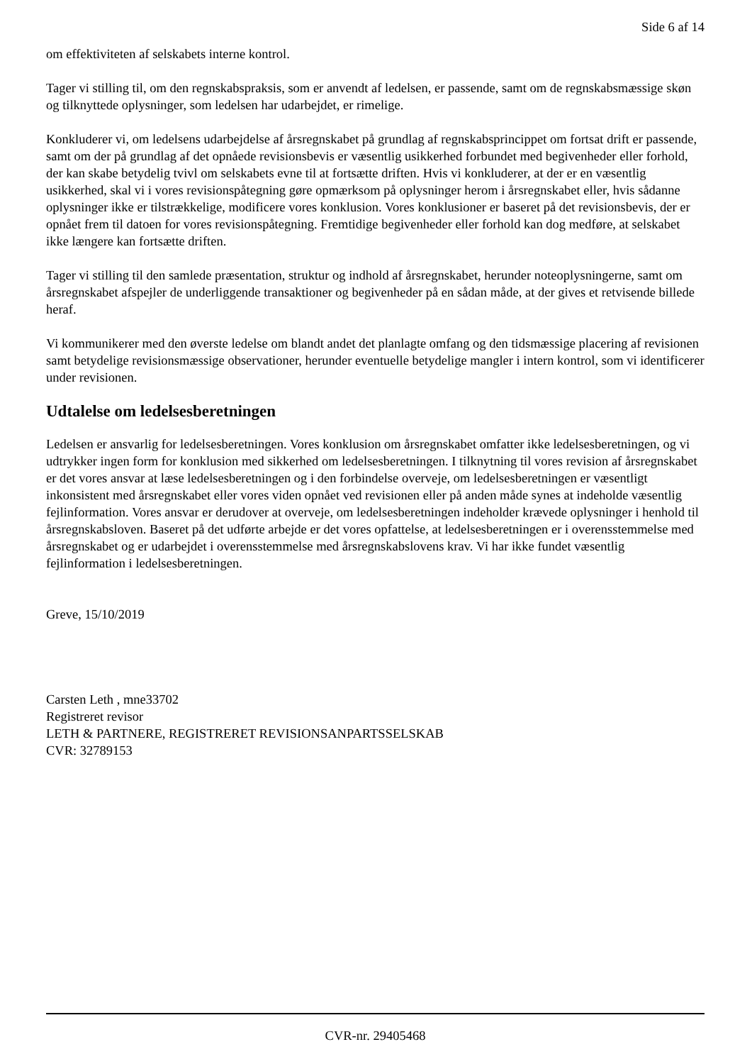Side 6 af 14
om effektiviteten af selskabets interne kontrol.
Tager vi stilling til, om den regnskabspraksis, som er anvendt af ledelsen, er passende, samt om de regnskabsmæssige skøn og tilknyttede oplysninger, som ledelsen har udarbejdet, er rimelige.
Konkluderer vi, om ledelsens udarbejdelse af årsregnskabet på grundlag af regnskabsprincippet om fortsat drift er passende, samt om der på grundlag af det opnåede revisionsbevis er væsentlig usikkerhed forbundet med begivenheder eller forhold, der kan skabe betydelig tvivl om selskabets evne til at fortsætte driften. Hvis vi konkluderer, at der er en væsentlig usikkerhed, skal vi i vores revisionspåtegning gøre opmærksom på oplysninger herom i årsregnskabet eller, hvis sådanne oplysninger ikke er tilstrækkelige, modificere vores konklusion. Vores konklusioner er baseret på det revisionsbevis, der er opnået frem til datoen for vores revisionspåtegning. Fremtidige begivenheder eller forhold kan dog medføre, at selskabet ikke længere kan fortsætte driften.
Tager vi stilling til den samlede præsentation, struktur og indhold af årsregnskabet, herunder noteoplysningerne, samt om årsregnskabet afspejler de underliggende transaktioner og begivenheder på en sådan måde, at der gives et retvisende billede heraf.
Vi kommunikerer med den øverste ledelse om blandt andet det planlagte omfang og den tidsmæssige placering af revisionen samt betydelige revisionsmæssige observationer, herunder eventuelle betydelige mangler i intern kontrol, som vi identificerer under revisionen.
Udtalelse om ledelsesberetningen
Ledelsen er ansvarlig for ledelsesberetningen. Vores konklusion om årsregnskabet omfatter ikke ledelsesberetningen, og vi udtrykker ingen form for konklusion med sikkerhed om ledelsesberetningen. I tilknytning til vores revision af årsregnskabet er det vores ansvar at læse ledelsesberetningen og i den forbindelse overveje, om ledelsesberetningen er væsentligt inkonsistent med årsregnskabet eller vores viden opnået ved revisionen eller på anden måde synes at indeholde væsentlig fejlinformation. Vores ansvar er derudover at overveje, om ledelsesberetningen indeholder krævede oplysninger i henhold til årsregnskabsloven. Baseret på det udførte arbejde er det vores opfattelse, at ledelsesberetningen er i overensstemmelse med årsregnskabet og er udarbejdet i overensstemmelse med årsregnskabslovens krav. Vi har ikke fundet væsentlig fejlinformation i ledelsesberetningen.
Greve, 15/10/2019
Carsten Leth , mne33702
Registreret revisor
LETH & PARTNERE, REGISTRERET REVISIONSANPARTSSELSKAB
CVR: 32789153
CVR-nr. 29405468